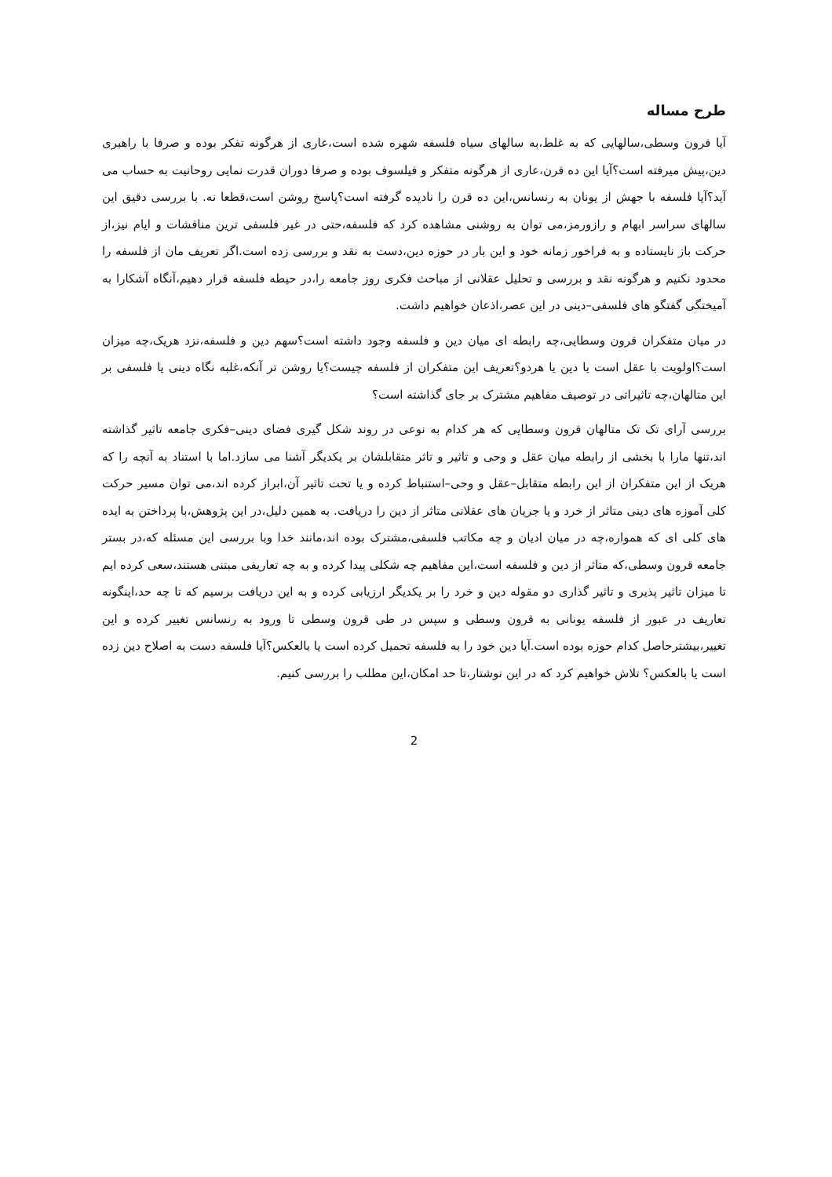طرح مساله
آیا قرون وسطی،سالهایی که به غلط،به سالهای سیاه فلسفه شهره شده است،عاری از هرگونه تفکر بوده و صرفا با راهبری دین،پیش میرفته است؟آیا این ده قرن،عاری از هرگونه متفکر و فیلسوف بوده و صرفا دوران قدرت نمایی روحانیت به حساب می آید؟آیا فلسفه با جهش از یونان به رنسانس،این ده قرن را نادیده گرفته است؟پاسخ روشن است،قطعا نه. با بررسی دقیق این سالهای سراسر ابهام و رازورمز،می توان به روشنی مشاهده کرد که فلسفه،حتی در غیر فلسفی ترین مناقشات و ایام نیز،از حرکت باز نایستاده و به فراخور زمانه خود و این بار در حوزه دین،دست به نقد و بررسی زده است.اگر تعریف مان از فلسفه را محدود نکنیم و هرگونه نقد و بررسی و تحلیل عقلانی از مباحث فکری روز جامعه را،در حیطه فلسفه قرار دهیم،آنگاه آشکارا به آمیختگی گفتگو های فلسفی–دینی در این عصر،اذعان خواهیم داشت.
در میان متفکران قرون وسطایی،چه رابطه ای میان دین و فلسفه وجود داشته است؟سهم دین و فلسفه،نزد هریک،چه میزان است؟اولویت با عقل است یا دین یا هردو؟تعریف این متفکران از فلسفه چیست؟یا روشن تر آنکه،غلبه نگاه دینی یا فلسفی بر این متالهان،چه تاثیراتی در توصیف مفاهیم مشترک بر جای گذاشته است؟
بررسی آرای تک تک متالهان قرون وسطایی که هر کدام به نوعی در روند شکل گیری فضای دینی–فکری جامعه تاثیر گذاشته اند،تنها مارا با بخشی از رابطه میان عقل و وحی و تاثیر و تاثر متقابلشان بر یکدیگر آشنا می سازد.اما با استناد به آنچه را که هریک از این متفکران از این رابطه متقابل–عقل و وحی–استنباط کرده و یا تحت تاثیر آن،ابراز کرده اند،می توان مسیر حرکت کلی آموزه های دینی متاثر از خرد و یا جریان های عقلانی متاثر از دین را دریافت. به همین دلیل،در این پژوهش،با پرداختن به ایده های کلی ای که همواره،چه در میان ادیان و چه مکاتب فلسفی،مشترک بوده اند،مانند خدا وبا بررسی این مسئله که،در بستر جامعه قرون وسطی،که متاثر از دین و فلسفه است،این مفاهیم چه شکلی پیدا کرده و به چه تعاریفی مبتنی هستند،سعی کرده ایم تا میزان تاثیر پذیری و تاثیر گذاری دو مقوله دین و خرد را بر یکدیگر ارزیابی کرده و به این دریافت برسیم که تا چه حد،اینگونه تعاریف در عبور از فلسفه یونانی به قرون وسطی و سپس در طی قرون وسطی تا ورود به رنسانس تغییر کرده و این تغییر،بیشترحاصل کدام حوزه بوده است.آیا دین خود را به فلسفه تحمیل کرده است یا بالعکس؟آیا فلسفه دست به اصلاح دین زده است یا بالعکس؟ تلاش خواهیم کرد که در این نوشتار،تا حد امکان،این مطلب را بررسی کنیم.
2